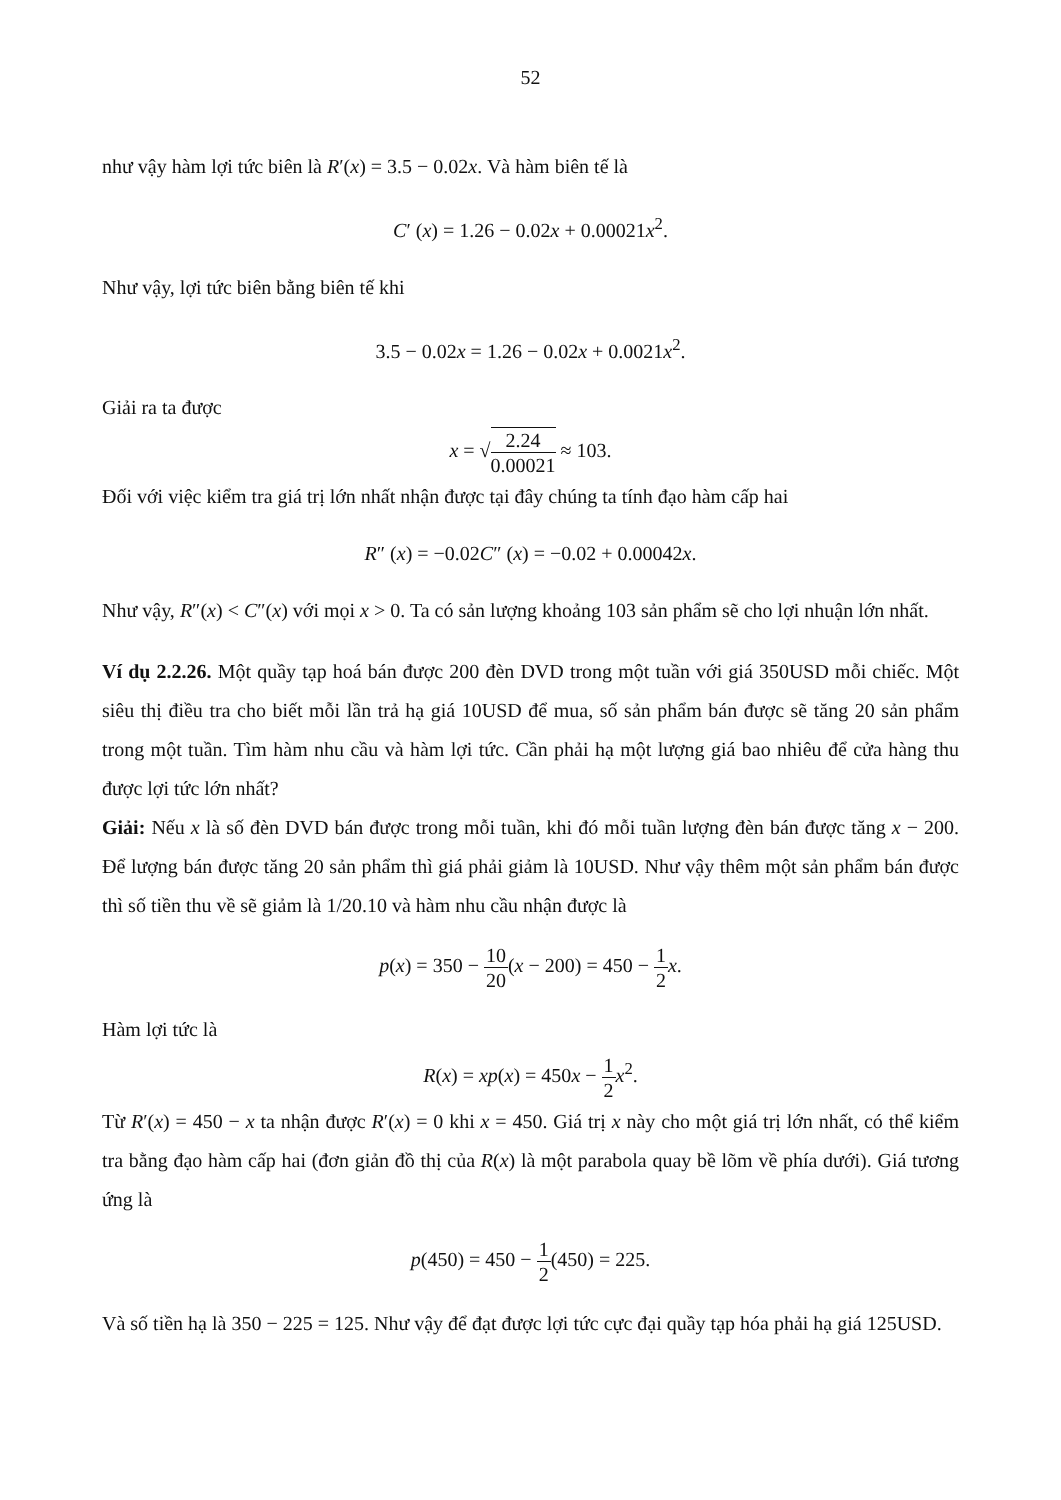52
như vậy hàm lợi tức biên là R′(x) = 3.5 − 0.02x. Và hàm biên tế là
C′ (x) = 1.26 − 0.02x + 0.00021x<sup>2</sup>.
Như vậy, lợi tức biên bằng biên tế khi
3.5 − 0.02x = 1.26 − 0.02x + 0.0021x<sup>2</sup>.
Giải ra ta được
x = √2.24 0.00021 ≈ 103.
Đối với việc kiểm tra giá trị lớn nhất nhận được tại đây chúng ta tính đạo hàm cấp hai
R″ (x) = −0.02C″ (x) = −0.02 + 0.00042x.
Như vậy, R″(x) < C″(x) với mọi x > 0. Ta có sản lượng khoảng 103 sản phẩm sẽ cho lợi nhuận lớn nhất.
Ví dụ 2.2.26. Một quầy tạp hoá bán được 200 đèn DVD trong một tuần với giá 350USD mỗi chiếc. Một siêu thị điều tra cho biết mỗi lần trả hạ giá 10USD để mua, số sản phẩm bán được sẽ tăng 20 sản phẩm trong một tuần. Tìm hàm nhu cầu và hàm lợi tức. Cần phải hạ một lượng giá bao nhiêu để cửa hàng thu được lợi tức lớn nhất?
Giải: Nếu x là số đèn DVD bán được trong mỗi tuần, khi đó mỗi tuần lượng đèn bán được tăng x − 200. Để lượng bán được tăng 20 sản phẩm thì giá phải giảm là 10USD. Như vậy thêm một sản phẩm bán được thì số tiền thu về sẽ giảm là 1/20.10 và hàm nhu cầu nhận được là
p(x) = 350 − 10 20(x − 200) = 450 − 1 2 x.
Hàm lợi tức là
R(x) = xp(x) = 450x − 1 2 x<sup>2</sup>.
Từ R′(x) = 450 − x ta nhận được R′(x) = 0 khi x = 450. Giá trị x này cho một giá trị lớn nhất, có thể kiểm tra bằng đạo hàm cấp hai (đơn giản đồ thị của R(x) là một parabola quay bề lõm về phía dưới). Giá tương ứng là
p(450) = 450 − 1 2(450) = 225.
Và số tiền hạ là 350 − 225 = 125. Như vậy để đạt được lợi tức cực đại quầy tạp hóa phải hạ giá 125USD.